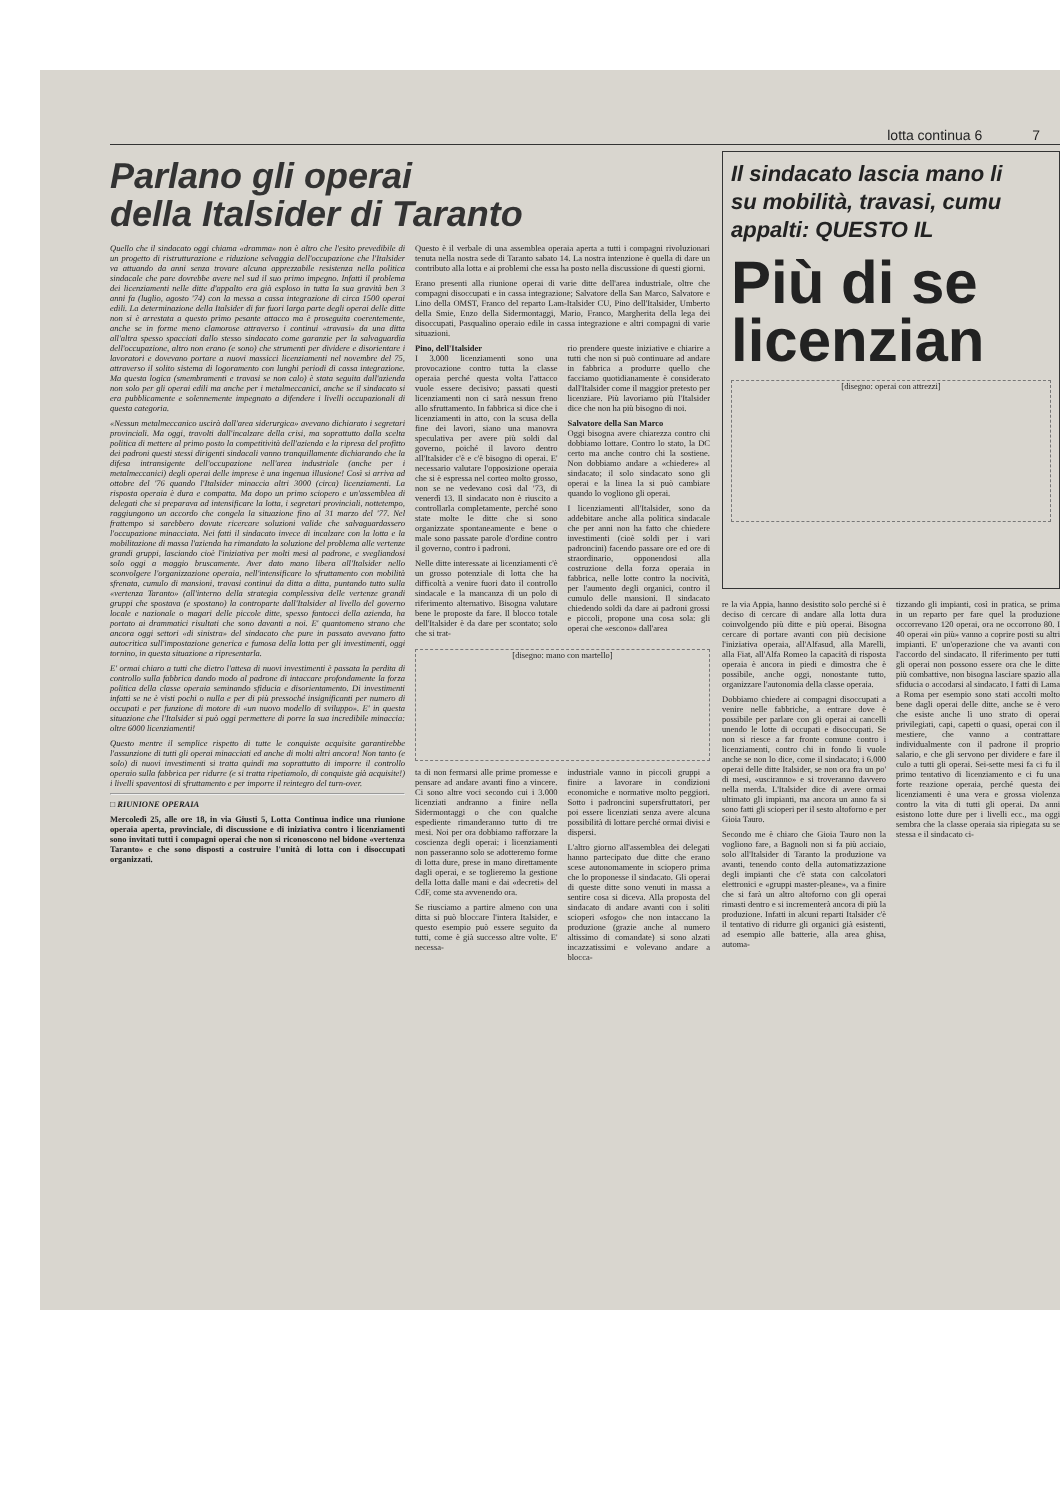lotta continua 6 7
Parlano gli operai
della Italsider di Taranto
Quello che il sindacato oggi chiama «dramma» non è altro che l'esito prevedibile di un progetto di ristrutturazione e riduzione selvaggia dell'occupazione che l'Italsider va attuando da anni senza trovare alcuna apprezzabile resistenza nella politica sindacale che pare dovrebbe avere nel sud il suo primo impegno. Infatti il problema dei licenziamenti nelle ditte d'appalto era già esploso in tutta la sua gravità ben 3 anni fa (luglio, agosto '74) con la messa a cassa integrazione di circa 1500 operai edili. La determinazione della Italsider di far fuori larga parte degli operai delle ditte non si è arrestata a questo primo pesante attacco ma è proseguita coerentemente, anche se in forme meno clamorose attraverso i continui «travasi» da una ditta all'altra spesso spacciati dallo stesso sindacato come garanzie per la salvaguardia dell'occupazione, altro non erano (e sono) che strumenti per dividere e disorientare i lavoratori e dovevano portare a nuovi massicci licenziamenti nel novembre del 75, attraverso il solito sistema di logoramento con lunghi periodi di cassa integrazione. Ma questa logica (smembramenti e travasi se non calo) è stata seguita dall'azienda non solo per gli operai edili ma anche per i metalmeccanici, anche se il sindacato si era pubblicamente e solennemente impegnato a difendere i livelli occupazionali di questa categoria.
«Nessun metalmeccanico uscirà dall'area siderurgica» avevano dichiarato i segretari provinciali. Ma oggi, travolti dall'incalzare della crisi, ma soprattutto dalla scelta politica di mettere al primo posto la competitività dell'azienda e la ripresa del profitto dei padroni questi stessi dirigenti sindacali vanno tranquillamente dichiarando che la difesa intransigente dell'occupazione nell'area industriale (anche per i metalmeccanici) degli operai delle imprese è una ingenua illusione! Così si arriva ad ottobre del '76 quando l'Italsider minaccia altri 3000 (circa) licenziamenti. La risposta operaia è dura e compatta. Ma dopo un primo sciopero e un'assemblea di delegati che si preparava ad intensificare la lotta, i segretari provinciali, nottetempo, raggiungono un accordo che congela la situazione fino al 31 marzo del '77. Nel frattempo si sarebbero dovute ricercare soluzioni valide che salvaguardassero l'occupazione minacciata. Nei fatti il sindacato invece di incalzare con la lotta e la mobilitazione di massa l'azienda ha rimandato la soluzione del problema alle vertenze grandi gruppi, lasciando cioè l'iniziativa per molti mesi al padrone, e svegliandosi solo oggi a maggio bruscamente. Aver dato mano libera all'Italsider nello sconvolgere l'organizzazione operaia, nell'intensificare lo sfruttamento con mobilità sfrenata, cumulo di mansioni, travasi continui da ditta a ditta, puntando tutto sulla «vertenza Taranto» (all'interno della strategia complessiva delle vertenze grandi gruppi che spostava (e spostano) la controparte dall'Italsider al livello del governo locale e nazionale o magari delle piccole ditte, spesso fantocci della azienda, ha portato ai drammatici risultati che sono davanti a noi. E' quantomeno strano che ancora oggi settori «di sinistra» del sindacato che pure in passato avevano fatto autocritica sull'impostazione generica e fumosa della lotta per gli investimenti, oggi tornino, in questa situazione a ripresentarla.
E' ormai chiaro a tutti che dietro l'attesa di nuovi investimenti è passata la perdita di controllo sulla fabbrica dando modo al padrone di intaccare profondamente la forza politica della classe operaia seminando sfiducia e disorientamento. Di investimenti infatti se ne è visti pochi o nulla e per di più pressoché insignificanti per numero di occupati e per funzione di motore di «un nuovo modello di sviluppo». E' in questa situazione che l'Italsider si può oggi permettere di porre la sua incredibile minaccia: oltre 6000 licenziamenti!
Questo mentre il semplice rispetto di tutte le conquiste acquisite garantirebbe l'assunzione di tutti gli operai minacciati ed anche di molti altri ancora! Non tanto (e solo) di nuovi investimenti si tratta quindi ma soprattutto di imporre il controllo operaio sulla fabbrica per ridurre (e si tratta ripetiamolo, di conquiste già acquisite!) i livelli spaventosi di sfruttamento e per imporre il reintegro del turn-over.
□ RIUNIONE OPERAIA
Mercoledì 25, alle ore 18, in via Giusti 5, Lotta Continua indice una riunione operaia aperta, provinciale, di discussione e di iniziativa contro i licenziamenti sono invitati tutti i compagni operai che non si riconoscono nel bidone «vertenza Taranto» e che sono disposti a costruire l'unità di lotta con i disoccupati organizzati.
Questo è il verbale di una assemblea operaia aperta a tutti i compagni rivoluzionari tenuta nella nostra sede di Taranto sabato 14. La nostra intenzione è quella di dare un contributo alla lotta e ai problemi che essa ha posto nella discussione di questi giorni.
Erano presenti alla riunione operai di varie ditte dell'area industriale, oltre che compagni disoccupati e in cassa integrazione; Salvatore della San Marco, Salvatore e Lino della OMST, Franco del reparto Lam-Italsider CU, Pino dell'Italsider, Umberto della Smie, Enzo della Sidermontaggi, Mario, Franco, Margherita della lega dei disoccupati, Pasqualino operaio edile in cassa integrazione e altri compagni di varie situazioni.
Pino, dell'Italsider
I 3.000 licenziamenti sono una provocazione contro tutta la classe operaia perché questa volta l'attacco vuole essere decisivo; passati questi licenziamenti non ci sarà nessun freno allo sfruttamento. In fabbrica si dice che i licenziamenti in atto, con la scusa della fine dei lavori, siano una manovra speculativa per avere più soldi dal governo, poiché il lavoro dentro all'Italsider c'è e c'è bisogno di operai. E' necessario valutare l'opposizione operaia che si è espressa nel corteo molto grosso, non se ne vedevano così dal '73, di venerdì 13. Il sindacato non è riuscito a controllarla completamente, perché sono state molte le ditte che si sono organizzate spontaneamente e bene o male sono passate parole d'ordine contro il governo, contro i padroni.
Nelle ditte interessate ai licenziamenti c'è un grosso potenziale di lotta che ha difficoltà a venire fuori dato il controllo sindacale e la mancanza di un polo di riferimento alternativo. Bisogna valutare bene le proposte da fare. Il blocco totale dell'Italsider è da dare per scontato; solo che si trat-
rio prendere queste iniziative e chiarire a tutti che non si può continuare ad andare in fabbrica a produrre quello che facciamo quotidianamente è considerato dall'Italsider come il maggior pretesto per licenziare. Più lavoriamo più l'Italsider dice che non ha più bisogno di noi.
Salvatore della San Marco
Oggi bisogna avere chiarezza contro chi dobbiamo lottare. Contro lo stato, la DC certo ma anche contro chi la sostiene. Non dobbiamo andare a «chiedere» al sindacato; il solo sindacato sono gli operai e la linea la si può cambiare quando lo vogliono gli operai.
I licenziamenti all'Italsider, sono da addebitare anche alla politica sindacale che per anni non ha fatto che chiedere investimenti (cioè soldi per i vari padroncini) facendo passare ore ed ore di straordinario, opponendosi alla costruzione della forza operaia in fabbrica, nelle lotte contro la nocività, per l'aumento degli organici, contro il cumulo delle mansioni. Il sindacato chiedendo soldi da dare ai padroni grossi e piccoli, propone una cosa sola: gli operai che «escono» dall'area
[disegno: mano con martello]
ta di non fermarsi alle prime promesse e pensare ad andare avanti fino a vincere. Ci sono altre voci secondo cui i 3.000 licenziati andranno a finire nella Sidermontaggi o che con qualche espediente rimanderanno tutto di tre mesi. Noi per ora dobbiamo rafforzare la coscienza degli operai: i licenziamenti non passeranno solo se adotteremo forme di lotta dure, prese in mano direttamente dagli operai, e se toglieremo la gestione della lotta dalle mani e dai «decreti» del CdF, come sta avvenendo ora.
Se riusciamo a partire almeno con una ditta si può bloccare l'intera Italsider, e questo esempio può essere seguito da tutti, come è già successo altre volte. E' necessa-
industriale vanno in piccoli gruppi a finire a lavorare in condizioni economiche e normative molto peggiori. Sotto i padroncini supersfruttatori, per poi essere licenziati senza avere alcuna possibilità di lottare perché ormai divisi e dispersi.
L'altro giorno all'assemblea dei delegati hanno partecipato due ditte che erano scese autonomamente in sciopero prima che lo proponesse il sindacato. Gli operai di queste ditte sono venuti in massa a sentire cosa si diceva. Alla proposta del sindacato di andare avanti con i soliti scioperi «sfogo» che non intaccano la produzione (grazie anche al numero altissimo di comandate) si sono alzati incazzatissimi e volevano andare a blocca-
Il sindacato lascia mano li
su mobilità, travasi, cumu
appalti: QUESTO IL
Più di se
licenzian
[disegno: operai con attrezzi]
re la via Appia, hanno desistito solo perché si è deciso di cercare di andare alla lotta dura coinvolgendo più ditte e più operai. Bisogna cercare di portare avanti con più decisione l'iniziativa operaia, all'Alfasud, alla Marelli, alla Fiat, all'Alfa Romeo la capacità di risposta operaia è ancora in piedi e dimostra che è possibile, anche oggi, nonostante tutto, organizzare l'autonomia della classe operaia.
Dobbiamo chiedere ai compagni disoccupati a venire nelle fabbriche, a entrare dove è possibile per parlare con gli operai ai cancelli unendo le lotte di occupati e disoccupati. Se non si riesce a far fronte comune contro i licenziamenti, contro chi in fondo li vuole anche se non lo dice, come il sindacato; i 6.000 operai delle ditte Italsider, se non ora fra un po' di mesi, «usciranno» e si troveranno davvero nella merda. L'Italsider dice di avere ormai ultimato gli impianti, ma ancora un anno fa si sono fatti gli scioperi per il sesto altoforno e per Gioia Tauro.
Secondo me è chiaro che Gioia Tauro non la vogliono fare, a Bagnoli non si fa più acciaio, solo all'Italsider di Taranto la produzione va avanti, tenendo conto della automatizzazione degli impianti che c'è stata con calcolatori elettronici e «gruppi master-pleane», va a finire che si farà un altro altoforno con gli operai rimasti dentro e si incrementerà ancora di più la produzione. Infatti in alcuni reparti Italsider c'è il tentativo di ridurre gli organici già esistenti, ad esempio alle batterie, alla area ghisa, automa-
tizzando gli impianti, così in pratica, se prima in un reparto per fare quel la produzione occorrevano 120 operai, ora ne occorrono 80. I 40 operai «in più» vanno a coprire posti su altri impianti. E' un'operazione che va avanti con l'accordo del sindacato. Il riferimento per tutti gli operai non possono essere ora che le ditte più combattive, non bisogna lasciare spazio alla sfiducia o accodarsi al sindacato. I fatti di Lama a Roma per esempio sono stati accolti molto bene dagli operai delle ditte, anche se è vero che esiste anche lì uno strato di operai privilegiati, capi, capetti o quasi, operai con il mestiere, che vanno a contrattare individualmente con il padrone il proprio salario, e che gli servono per dividere e fare il culo a tutti gli operai. Sei-sette mesi fa ci fu il primo tentativo di licenziamento e ci fu una forte reazione operaia, perché questa dei licenziamenti è una vera e grossa violenza contro la vita di tutti gli operai. Da anni esistono lotte dure per i livelli ecc., ma oggi sembra che la classe operaia sia ripiegata su se stessa e il sindacato ci-